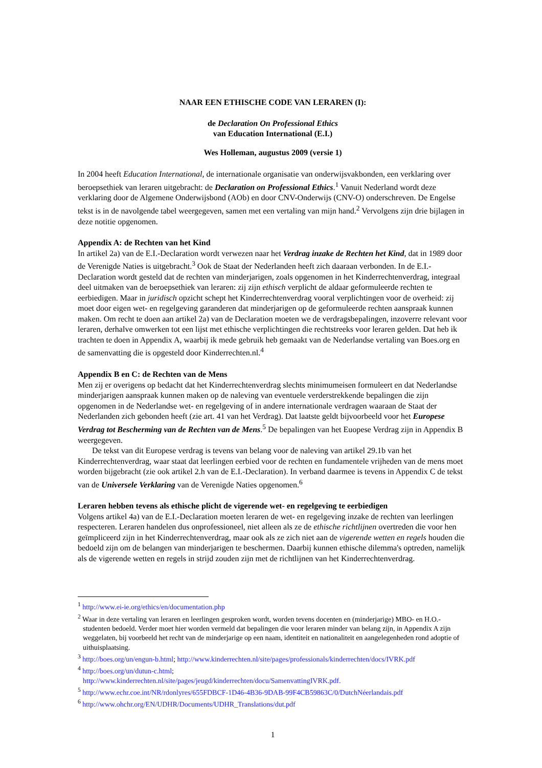NAAR EEN ETHISCHE CODE VAN LERAREN (I):
de Declaration On Professional Ethics
van Education International (E.I.)
Wes Holleman, augustus 2009 (versie 1)
In 2004 heeft Education International, de internationale organisatie van onderwijsvakbonden, een verklaring over beroepsethiek van leraren uitgebracht: de Declaration on Professional Ethics.<sup>1</sup> Vanuit Nederland wordt deze verklaring door de Algemene Onderwijsbond (AOb) en door CNV-Onderwijs (CNV-O) onderschreven. De Engelse tekst is in de navolgende tabel weergegeven, samen met een vertaling van mijn hand.<sup>2</sup> Vervolgens zijn drie bijlagen in deze notitie opgenomen.
Appendix A: de Rechten van het Kind
In artikel 2a) van de E.I.-Declaration wordt verwezen naar het Verdrag inzake de Rechten het Kind, dat in 1989 door de Verenigde Naties is uitgebracht.<sup>3</sup> Ook de Staat der Nederlanden heeft zich daaraan verbonden. In de E.I.-Declaration wordt gesteld dat de rechten van minderjarigen, zoals opgenomen in het Kinderrechtenverdrag, integraal deel uitmaken van de beroepsethiek van leraren: zij zijn ethisch verplicht de aldaar geformuleerde rechten te eerbiedigen. Maar in juridisch opzicht schept het Kinderrechtenverdrag vooral verplichtingen voor de overheid: zij moet door eigen wet- en regelgeving garanderen dat minderjarigen op de geformuleerde rechten aanspraak kunnen maken. Om recht te doen aan artikel 2a) van de Declaration moeten we de verdragsbepalingen, inzoverre relevant voor leraren, derhalve omwerken tot een lijst met ethische verplichtingen die rechtstreeks voor leraren gelden. Dat heb ik trachten te doen in Appendix A, waarbij ik mede gebruik heb gemaakt van de Nederlandse vertaling van Boes.org en de samenvatting die is opgesteld door Kinderrechten.nl.<sup>4</sup>
Appendix B en C: de Rechten van de Mens
Men zij er overigens op bedacht dat het Kinderrechtenverdrag slechts minimumeisen formuleert en dat Nederlandse minderjarigen aanspraak kunnen maken op de naleving van eventuele verderstrekkende bepalingen die zijn opgenomen in de Nederlandse wet- en regelgeving of in andere internationale verdragen waaraan de Staat der Nederlanden zich gebonden heeft (zie art. 41 van het Verdrag). Dat laatste geldt bijvoorbeeld voor het Europese Verdrag tot Bescherming van de Rechten van de Mens.<sup>5</sup> De bepalingen van het Euopese Verdrag zijn in Appendix B weergegeven.
De tekst van dit Europese verdrag is tevens van belang voor de naleving van artikel 29.1b van het Kinderrechtenverdrag, waar staat dat leerlingen eerbied voor de rechten en fundamentele vrijheden van de mens moet worden bijgebracht (zie ook artikel 2.h van de E.I.-Declaration). In verband daarmee is tevens in Appendix C de tekst van de Universele Verklaring van de Verenigde Naties opgenomen.<sup>6</sup>
Leraren hebben tevens als ethische plicht de vigerende wet- en regelgeving te eerbiedigen
Volgens artikel 4a) van de E.I.-Declaration moeten leraren de wet- en regelgeving inzake de rechten van leerlingen respecteren. Leraren handelen dus onprofessioneel, niet alleen als ze de ethische richtlijnen overtreden die voor hen geïmpliceerd zijn in het Kinderrechtenverdrag, maar ook als ze zich niet aan de vigerende wetten en regels houden die bedoeld zijn om de belangen van minderjarigen te beschermen. Daarbij kunnen ethische dilemma's optreden, namelijk als de vigerende wetten en regels in strijd zouden zijn met de richtlijnen van het Kinderrechtenverdrag.
<sup>1</sup> http://www.ei-ie.org/ethics/en/documentation.php
<sup>2</sup> Waar in deze vertaling van leraren en leerlingen gesproken wordt, worden tevens docenten en (minderjarige) MBO- en H.O.-studenten bedoeld. Verder moet hier worden vermeld dat bepalingen die voor leraren minder van belang zijn, in Appendix A zijn weggelaten, bij voorbeeld het recht van de minderjarige op een naam, identiteit en nationaliteit en aangelegenheden rond adoptie of uithuisplaatsing.
<sup>3</sup> http://boes.org/un/engun-b.html; http://www.kinderrechten.nl/site/pages/professionals/kinderrechten/docs/IVRK.pdf
<sup>4</sup> http://boes.org/un/dutun-c.html;
http://www.kinderrechten.nl/site/pages/jeugd/kinderrechten/docu/SamenvattingIVRK.pdf.
<sup>5</sup> http://www.echr.coe.int/NR/rdonlyres/655FDBCF-1D46-4B36-9DAB-99F4CB59863C/0/DutchNéerlandais.pdf
<sup>6</sup> http://www.ohchr.org/EN/UDHR/Documents/UDHR_Translations/dut.pdf
1